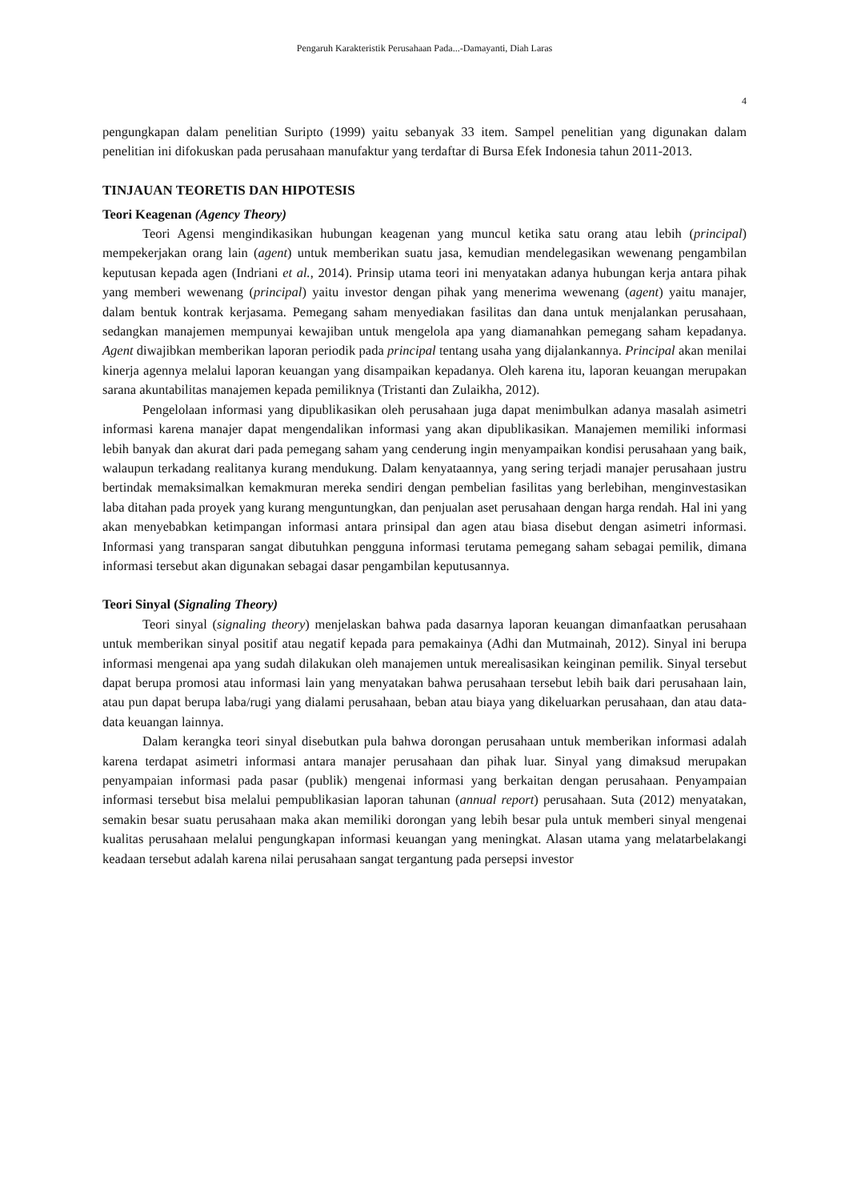Pengaruh Karakteristik Perusahaan Pada...-Damayanti, Diah Laras
4
pengungkapan dalam penelitian Suripto (1999) yaitu sebanyak 33 item. Sampel penelitian yang digunakan dalam penelitian ini difokuskan pada perusahaan manufaktur yang terdaftar di Bursa Efek Indonesia tahun 2011-2013.
TINJAUAN TEORETIS DAN HIPOTESIS
Teori Keagenan (Agency Theory)
Teori Agensi mengindikasikan hubungan keagenan yang muncul ketika satu orang atau lebih (principal) mempekerjakan orang lain (agent) untuk memberikan suatu jasa, kemudian mendelegasikan wewenang pengambilan keputusan kepada agen (Indriani et al., 2014). Prinsip utama teori ini menyatakan adanya hubungan kerja antara pihak yang memberi wewenang (principal) yaitu investor dengan pihak yang menerima wewenang (agent) yaitu manajer, dalam bentuk kontrak kerjasama. Pemegang saham menyediakan fasilitas dan dana untuk menjalankan perusahaan, sedangkan manajemen mempunyai kewajiban untuk mengelola apa yang diamanahkan pemegang saham kepadanya. Agent diwajibkan memberikan laporan periodik pada principal tentang usaha yang dijalankannya. Principal akan menilai kinerja agennya melalui laporan keuangan yang disampaikan kepadanya. Oleh karena itu, laporan keuangan merupakan sarana akuntabilitas manajemen kepada pemiliknya (Tristanti dan Zulaikha, 2012).
Pengelolaan informasi yang dipublikasikan oleh perusahaan juga dapat menimbulkan adanya masalah asimetri informasi karena manajer dapat mengendalikan informasi yang akan dipublikasikan. Manajemen memiliki informasi lebih banyak dan akurat dari pada pemegang saham yang cenderung ingin menyampaikan kondisi perusahaan yang baik, walaupun terkadang realitanya kurang mendukung. Dalam kenyataannya, yang sering terjadi manajer perusahaan justru bertindak memaksimalkan kemakmuran mereka sendiri dengan pembelian fasilitas yang berlebihan, menginvestasikan laba ditahan pada proyek yang kurang menguntungkan, dan penjualan aset perusahaan dengan harga rendah. Hal ini yang akan menyebabkan ketimpangan informasi antara prinsipal dan agen atau biasa disebut dengan asimetri informasi. Informasi yang transparan sangat dibutuhkan pengguna informasi terutama pemegang saham sebagai pemilik, dimana informasi tersebut akan digunakan sebagai dasar pengambilan keputusannya.
Teori Sinyal (Signaling Theory)
Teori sinyal (signaling theory) menjelaskan bahwa pada dasarnya laporan keuangan dimanfaatkan perusahaan untuk memberikan sinyal positif atau negatif kepada para pemakainya (Adhi dan Mutmainah, 2012). Sinyal ini berupa informasi mengenai apa yang sudah dilakukan oleh manajemen untuk merealisasikan keinginan pemilik. Sinyal tersebut dapat berupa promosi atau informasi lain yang menyatakan bahwa perusahaan tersebut lebih baik dari perusahaan lain, atau pun dapat berupa laba/rugi yang dialami perusahaan, beban atau biaya yang dikeluarkan perusahaan, dan atau data-data keuangan lainnya.
Dalam kerangka teori sinyal disebutkan pula bahwa dorongan perusahaan untuk memberikan informasi adalah karena terdapat asimetri informasi antara manajer perusahaan dan pihak luar. Sinyal yang dimaksud merupakan penyampaian informasi pada pasar (publik) mengenai informasi yang berkaitan dengan perusahaan. Penyampaian informasi tersebut bisa melalui pempublikasian laporan tahunan (annual report) perusahaan. Suta (2012) menyatakan, semakin besar suatu perusahaan maka akan memiliki dorongan yang lebih besar pula untuk memberi sinyal mengenai kualitas perusahaan melalui pengungkapan informasi keuangan yang meningkat. Alasan utama yang melatarbelakangi keadaan tersebut adalah karena nilai perusahaan sangat tergantung pada persepsi investor